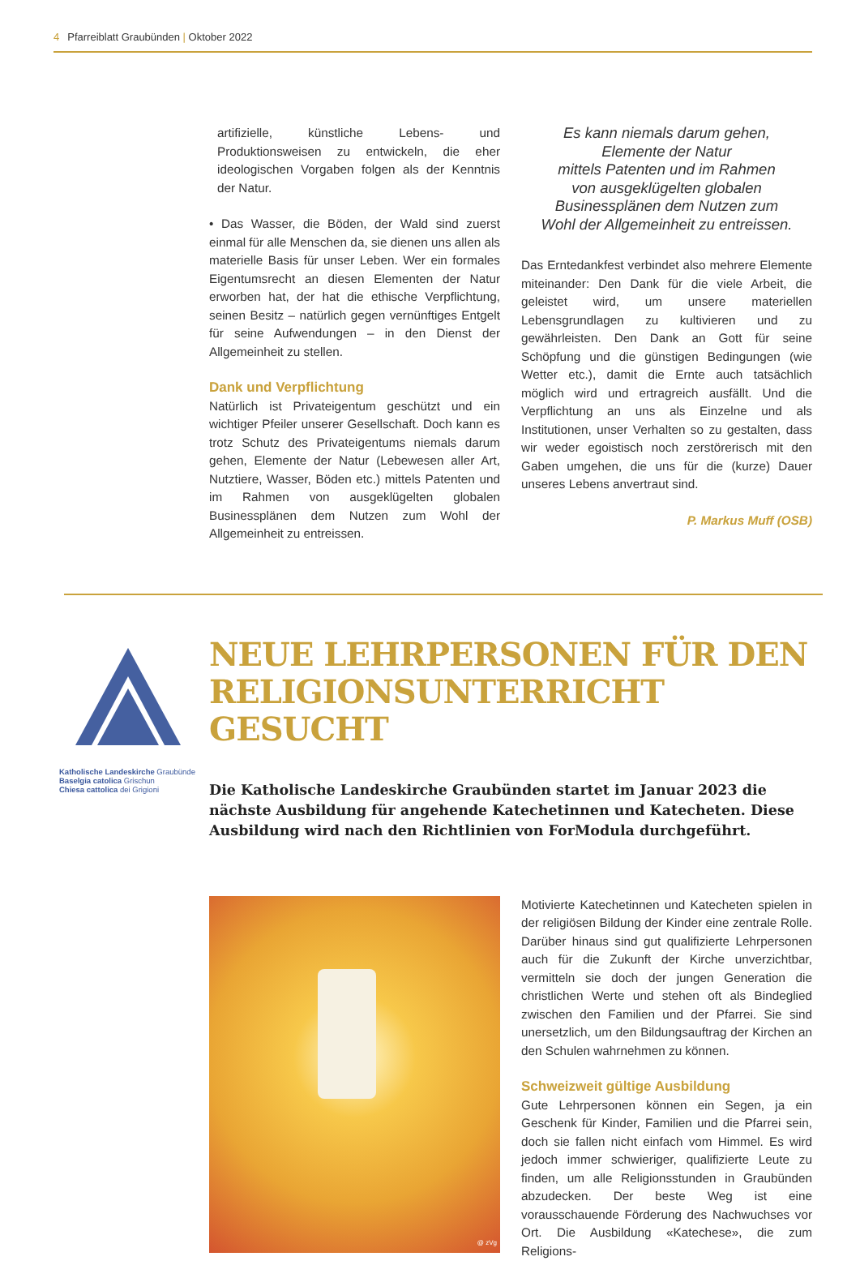4 Pfarreiblatt Graubünden | Oktober 2022
artifizielle, künstliche Lebens- und Produktionsweisen zu entwickeln, die eher ideologischen Vorgaben folgen als der Kenntnis der Natur.
• Das Wasser, die Böden, der Wald sind zuerst einmal für alle Menschen da, sie dienen uns allen als materielle Basis für unser Leben. Wer ein formales Eigentumsrecht an diesen Elementen der Natur erworben hat, der hat die ethische Verpflichtung, seinen Besitz – natürlich gegen vernünftiges Entgelt für seine Aufwendungen – in den Dienst der Allgemeinheit zu stellen.
Dank und Verpflichtung
Natürlich ist Privateigentum geschützt und ein wichtiger Pfeiler unserer Gesellschaft. Doch kann es trotz Schutz des Privateigentums niemals darum gehen, Elemente der Natur (Lebewesen aller Art, Nutztiere, Wasser, Böden etc.) mittels Patenten und im Rahmen von ausgeklügelten globalen Businessplänen dem Nutzen zum Wohl der Allgemeinheit zu entreissen.
Es kann niemals darum gehen,
Elemente der Natur
mittels Patenten und im Rahmen
von ausgeklügelten globalen
Businessplänen dem Nutzen zum
Wohl der Allgemeinheit zu entreissen.
Das Erntedankfest verbindet also mehrere Elemente miteinander: Den Dank für die viele Arbeit, die geleistet wird, um unsere materiellen Lebensgrundlagen zu kultivieren und zu gewährleisten. Den Dank an Gott für seine Schöpfung und die günstigen Bedingungen (wie Wetter etc.), damit die Ernte auch tatsächlich möglich wird und ertragreich ausfällt. Und die Verpflichtung an uns als Einzelne und als Institutionen, unser Verhalten so zu gestalten, dass wir weder egoistisch noch zerstörerisch mit den Gaben umgehen, die uns für die (kurze) Dauer unseres Lebens anvertraut sind.
P. Markus Muff (OSB)
Katholische Landeskirche Graubünde
Baselgia catolica Grischun
Chiesa cattolica dei Grigioni
NEUE LEHRPERSONEN FÜR DEN RELIGIONSUNTERRICHT GESUCHT
Die Katholische Landeskirche Graubünden startet im Januar 2023 die nächste Ausbildung für angehende Katechetinnen und Katecheten. Diese Ausbildung wird nach den Richtlinien von ForModula durchgeführt.
@ zVg
Motivierte Katechetinnen und Katecheten spielen in der religiösen Bildung der Kinder eine zentrale Rolle. Darüber hinaus sind gut qualifizierte Lehrpersonen auch für die Zukunft der Kirche unverzichtbar, vermitteln sie doch der jungen Generation die christlichen Werte und stehen oft als Bindeglied zwischen den Familien und der Pfarrei. Sie sind unersetzlich, um den Bildungsauftrag der Kirchen an den Schulen wahrnehmen zu können.
Schweizweit gültige Ausbildung
Gute Lehrpersonen können ein Segen, ja ein Geschenk für Kinder, Familien und die Pfarrei sein, doch sie fallen nicht einfach vom Himmel. Es wird jedoch immer schwieriger, qualifizierte Leute zu finden, um alle Religionsstunden in Graubünden abzudecken. Der beste Weg ist eine vorausschauende Förderung des Nachwuchses vor Ort. Die Ausbildung «Katechese», die zum Religions-